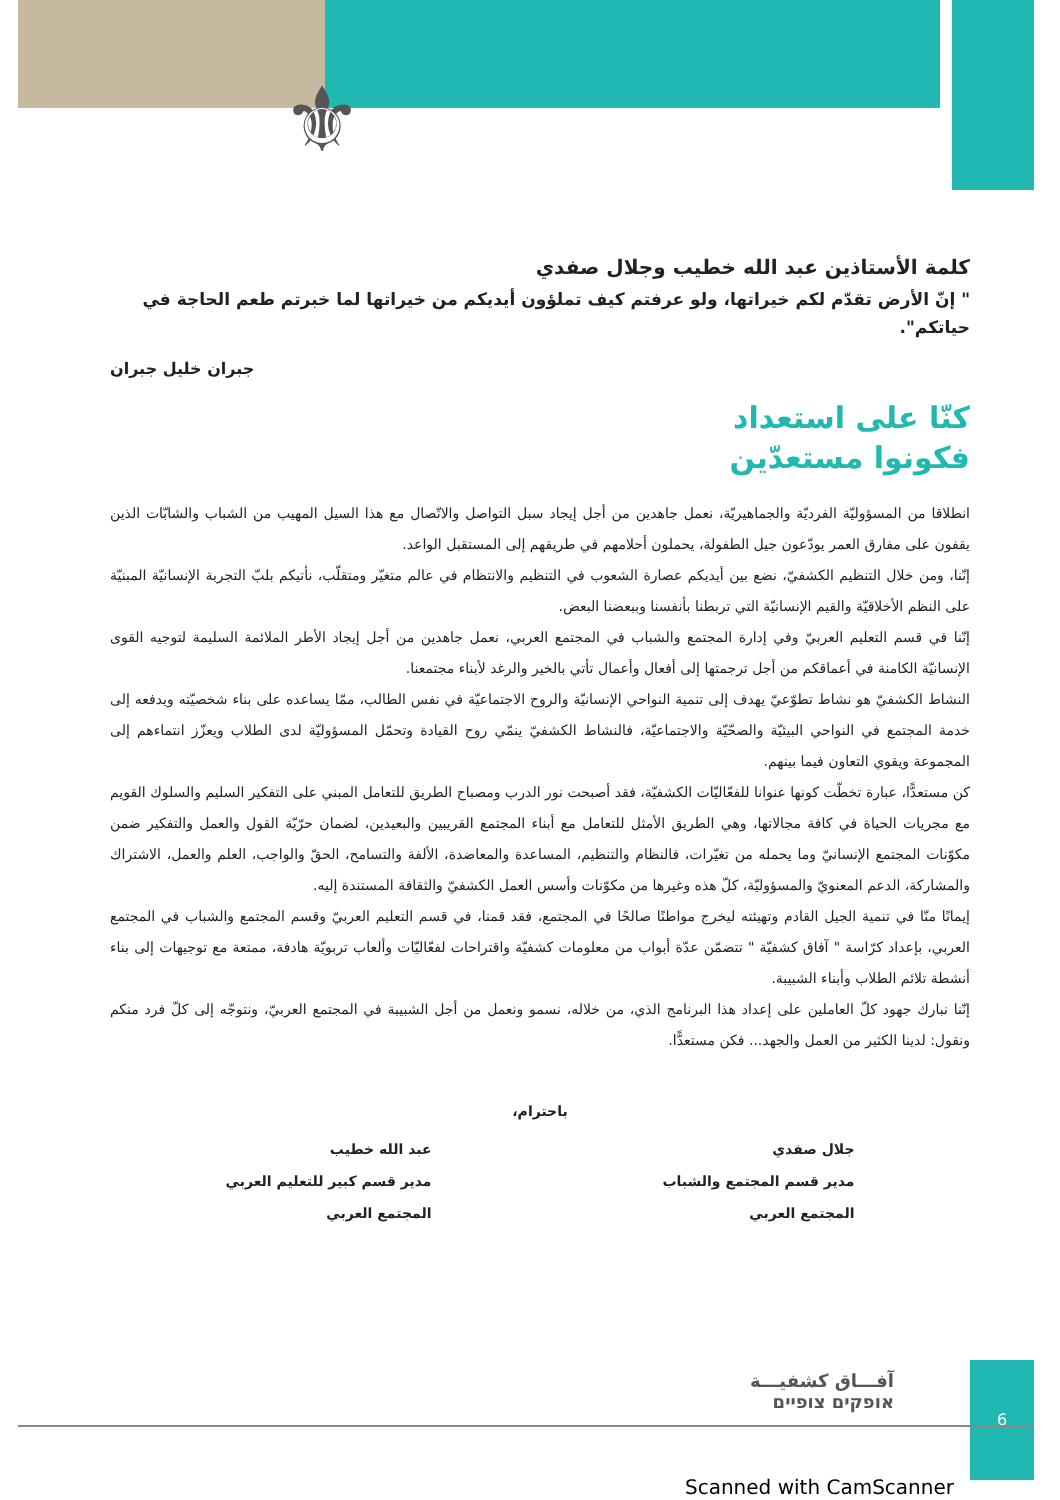⚜
كلمة الأستاذين عبد الله خطيب وجلال صفدي
" إنّ الأرض تقدّم لكم خيراتها، ولو عرفتم كيف تملؤون أيديكم من خيراتها لما خبرتم طعم الحاجة في حياتكم".
جبران خليل جبران
كنّا على استعداد
فكونوا مستعدّين
انطلاقا من المسؤوليّة الفرديّة والجماهيريّة، نعمل جاهدين من أجل إيجاد سبل التواصل والاتّصال مع هذا السيل المهيب من الشباب والشابّات الذين يقفون على مفارق العمر يودّعون جيل الطفولة، يحملون أحلامهم في طريقهم إلى المستقبل الواعد.
إنّنا، ومن خلال التنظيم الكشفيّ، نضع بين أيديكم عصارة الشعوب في التنظيم والانتظام في عالم متغيّر ومتقلّب، نأتيكم بلبّ التجربة الإنسانيّة المبنيّة على النظم الأخلاقيّة والقيم الإنسانيّة التي تربطنا بأنفسنا وببعضنا البعض.
إنّنا في قسم التعليم العربيّ وفي إدارة المجتمع والشباب في المجتمع العربي، نعمل جاهدين من أجل إيجاد الأطر الملائمة السليمة لتوجيه القوى الإنسانيّة الكامنة في أعماقكم من أجل ترجمتها إلى أفعال وأعمال تأتي بالخير والرغد لأبناء مجتمعنا.
النشاط الكشفيّ هو نشاط تطوّعيّ يهدف إلى تنمية النواحي الإنسانيّة والروح الاجتماعيّة في نفس الطالب، ممّا يساعده على بناء شخصيّته ويدفعه إلى خدمة المجتمع في النواحي البيئيّة والصحّيّة والاجتماعيّة، فالنشاط الكشفيّ ينمّي روح القيادة وتحمّل المسؤوليّة لدى الطلاب ويعزّز انتماءهم إلى المجموعة ويقوي التعاون فيما بينهم.
كن مستعدًّا، عبارة تخطّت كونها عنوانا للفعّاليّات الكشفيّة، فقد أصبحت نور الدرب ومصباح الطريق للتعامل المبني على التفكير السليم والسلوك القويم مع مجريات الحياة في كافة مجالاتها، وهي الطريق الأمثل للتعامل مع أبناء المجتمع القريبين والبعيدين، لضمان حرّيّة القول والعمل والتفكير ضمن مكوّنات المجتمع الإنسانيّ وما يحمله من تغيّرات، فالنظام والتنظيم، المساعدة والمعاضدة، الألفة والتسامح، الحقّ والواجب، العلم والعمل، الاشتراك والمشاركة، الدعم المعنويّ والمسؤوليّة، كلّ هذه وغيرها من مكوّنات وأسس العمل الكشفيّ والثقافة المستندة إليه.
إيمانًا منّا في تنمية الجيل القادم وتهيئته ليخرج مواطنًا صالحًا في المجتمع، فقد قمنا، في قسم التعليم العربيّ وقسم المجتمع والشباب في المجتمع العربي، بإعداد كرّاسة " آفاق كشفيّة " تتضمّن عدّة أبواب من معلومات كشفيّة واقتراحات لفعّاليّات وألعاب تربويّة هادفة، ممتعة مع توجيهات إلى بناء أنشطة تلائم الطلاب وأبناء الشبيبة.
إنّنا نبارك جهود كلّ العاملين على إعداد هذا البرنامج الذي، من خلاله، نسمو ونعمل من أجل الشبيبة في المجتمع العربيّ، ونتوجّه إلى كلّ فرد منكم ونقول: لدينا الكثير من العمل والجهد... فكن مستعدًّا.
باحترام،
جلال صفدي
مدير قسم المجتمع والشباب
المجتمع العربي
عبد الله خطيب
مدير قسم كبير للتعليم العربي
المجتمع العربي
آفـــاق كشفيـــة
אופקים צופיים
6
Scanned with CamScanner